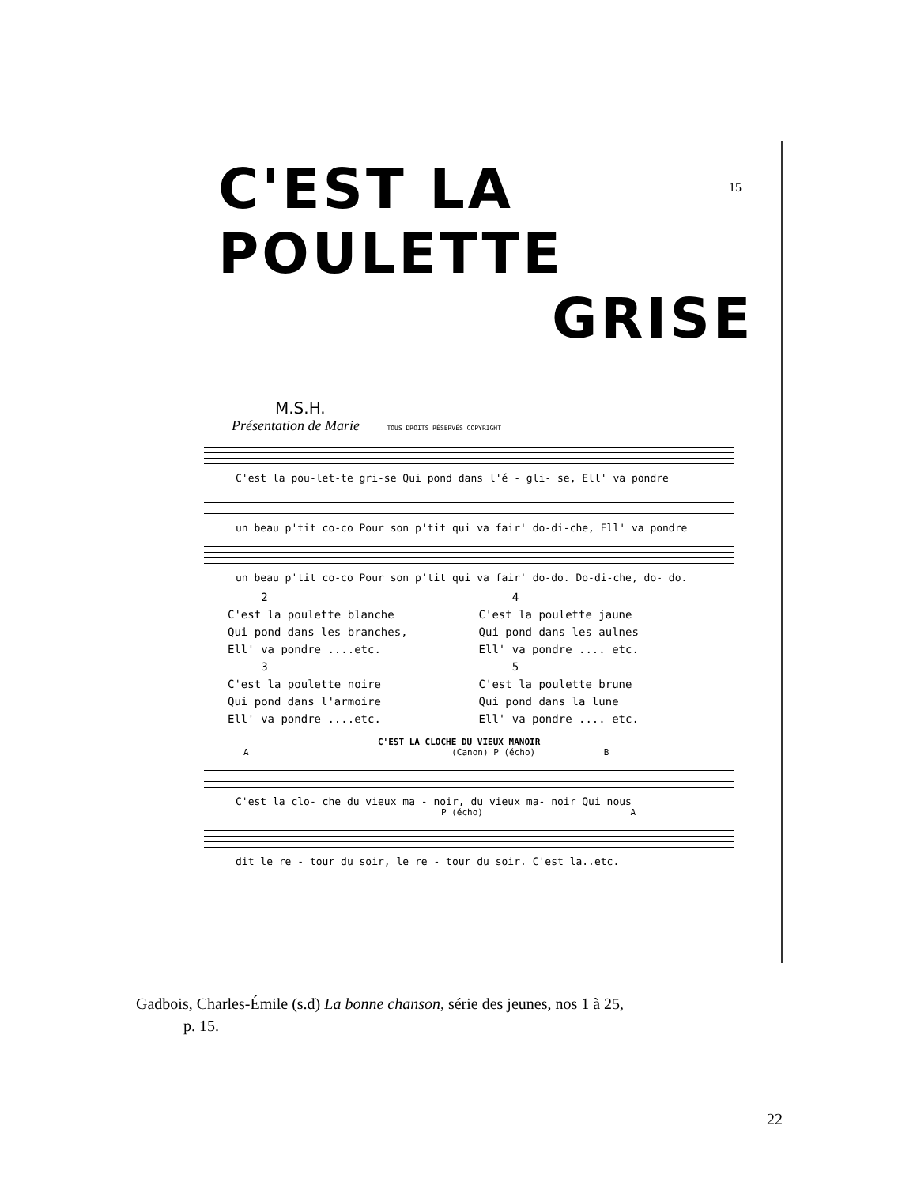C'EST LA POULETTE
15
GRISE
M.S.H.
Présentation de Marie TOUS DROITS RÉSERVÉS COPYRIGHT
C'est la pou-let-te gri-se Qui pond dans l'é - gli- se, Ell' va pondre
un beau p'tit co-co Pour son p'tit qui va fair' do-di-che, Ell' va pondre
un beau p'tit co-co Pour son p'tit qui va fair' do-do. Do-di-che, do- do.
2
C'est la poulette blanche
Qui pond dans les branches,
Ell' va pondre ....etc.
3
C'est la poulette noire
Qui pond dans l'armoire
Ell' va pondre ....etc.
4
C'est la poulette jaune
Qui pond dans les aulnes
Ell' va pondre .... etc.
5
C'est la poulette brune
Qui pond dans la lune
Ell' va pondre .... etc.
C'EST LA CLOCHE DU VIEUX MANOIR
A (Canon) P (écho) B
C'est la clo- che du vieux ma - noir, du vieux ma- noir Qui nous
P (écho) A
dit le re - tour du soir, le re - tour du soir. C'est la..etc.
Gadbois, Charles-Émile (s.d) La bonne chanson, série des jeunes, nos 1 à 25,
p. 15.
22